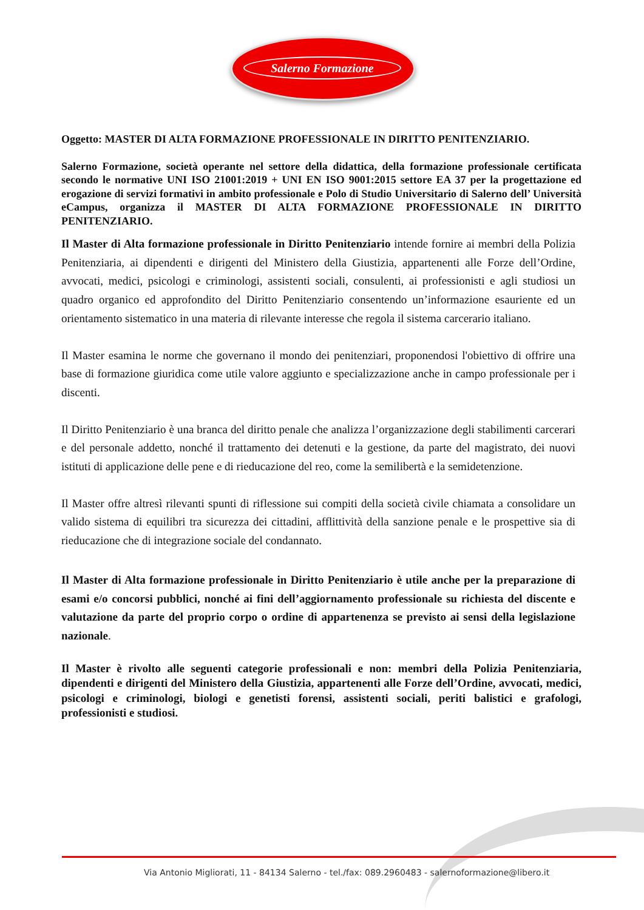Salerno Formazione
Oggetto: MASTER DI ALTA FORMAZIONE PROFESSIONALE IN DIRITTO PENITENZIARIO.
Salerno Formazione, società operante nel settore della didattica, della formazione professionale certificata secondo le normative UNI ISO 21001:2019 + UNI EN ISO 9001:2015 settore EA 37 per la progettazione ed erogazione di servizi formativi in ambito professionale e Polo di Studio Universitario di Salerno dell’ Università eCampus, organizza il MASTER DI ALTA FORMAZIONE PROFESSIONALE IN DIRITTO PENITENZIARIO.
Il Master di Alta formazione professionale in Diritto Penitenziario intende fornire ai membri della Polizia Penitenziaria, ai dipendenti e dirigenti del Ministero della Giustizia, appartenenti alle Forze dell’Ordine, avvocati, medici, psicologi e criminologi, assistenti sociali, consulenti, ai professionisti e agli studiosi un quadro organico ed approfondito del Diritto Penitenziario consentendo un’informazione esauriente ed un orientamento sistematico in una materia di rilevante interesse che regola il sistema carcerario italiano.
Il Master esamina le norme che governano il mondo dei penitenziari, proponendosi l'obiettivo di offrire una base di formazione giuridica come utile valore aggiunto e specializzazione anche in campo professionale per i discenti.
Il Diritto Penitenziario è una branca del diritto penale che analizza l’organizzazione degli stabilimenti carcerari e del personale addetto, nonché il trattamento dei detenuti e la gestione, da parte del magistrato, dei nuovi istituti di applicazione delle pene e di rieducazione del reo, come la semilibertà e la semidetenzione.
Il Master offre altresì rilevanti spunti di riflessione sui compiti della società civile chiamata a consolidare un valido sistema di equilibri tra sicurezza dei cittadini, afflittività della sanzione penale e le prospettive sia di rieducazione che di integrazione sociale del condannato.
Il Master di Alta formazione professionale in Diritto Penitenziario è utile anche per la preparazione di esami e/o concorsi pubblici, nonché ai fini dell’aggiornamento professionale su richiesta del discente e valutazione da parte del proprio corpo o ordine di appartenenza se previsto ai sensi della legislazione nazionale.
Il Master è rivolto alle seguenti categorie professionali e non: membri della Polizia Penitenziaria, dipendenti e dirigenti del Ministero della Giustizia, appartenenti alle Forze dell’Ordine, avvocati, medici, psicologi e criminologi, biologi e genetisti forensi, assistenti sociali, periti balistici e grafologi, professionisti e studiosi.
Via Antonio Migliorati, 11 - 84134 Salerno - tel./fax: 089.2960483 - salernoformazione@libero.it